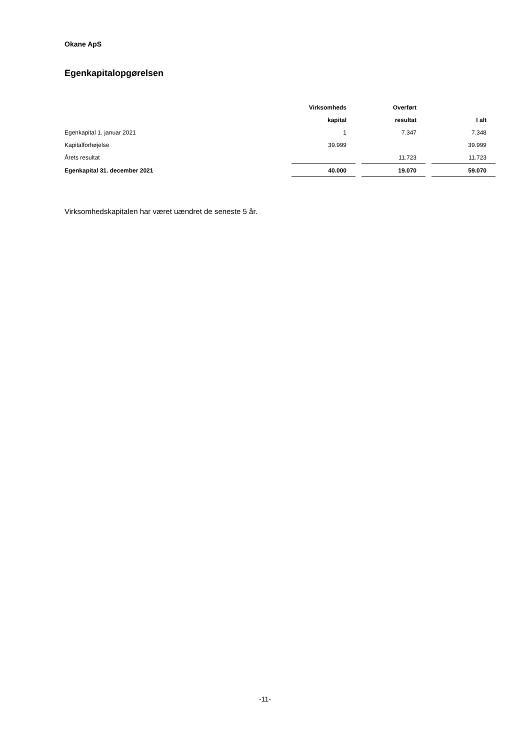Okane ApS
Egenkapitalopgørelsen
| | Virksomheds | | Overført | | |
| | kapital | | resultat | | I alt |
| Egenkapital 1. januar 2021 | 1 | | 7.347 | | 7.348 |
| Kapitalforhøjelse | 39.999 | | | | 39.999 |
| Årets resultat | | | 11.723 | | 11.723 |
| Egenkapital 31. december 2021 | 40.000 | | 19.070 | | 59.070 |
Virksomhedskapitalen har været uændret de seneste 5 år.
-11-